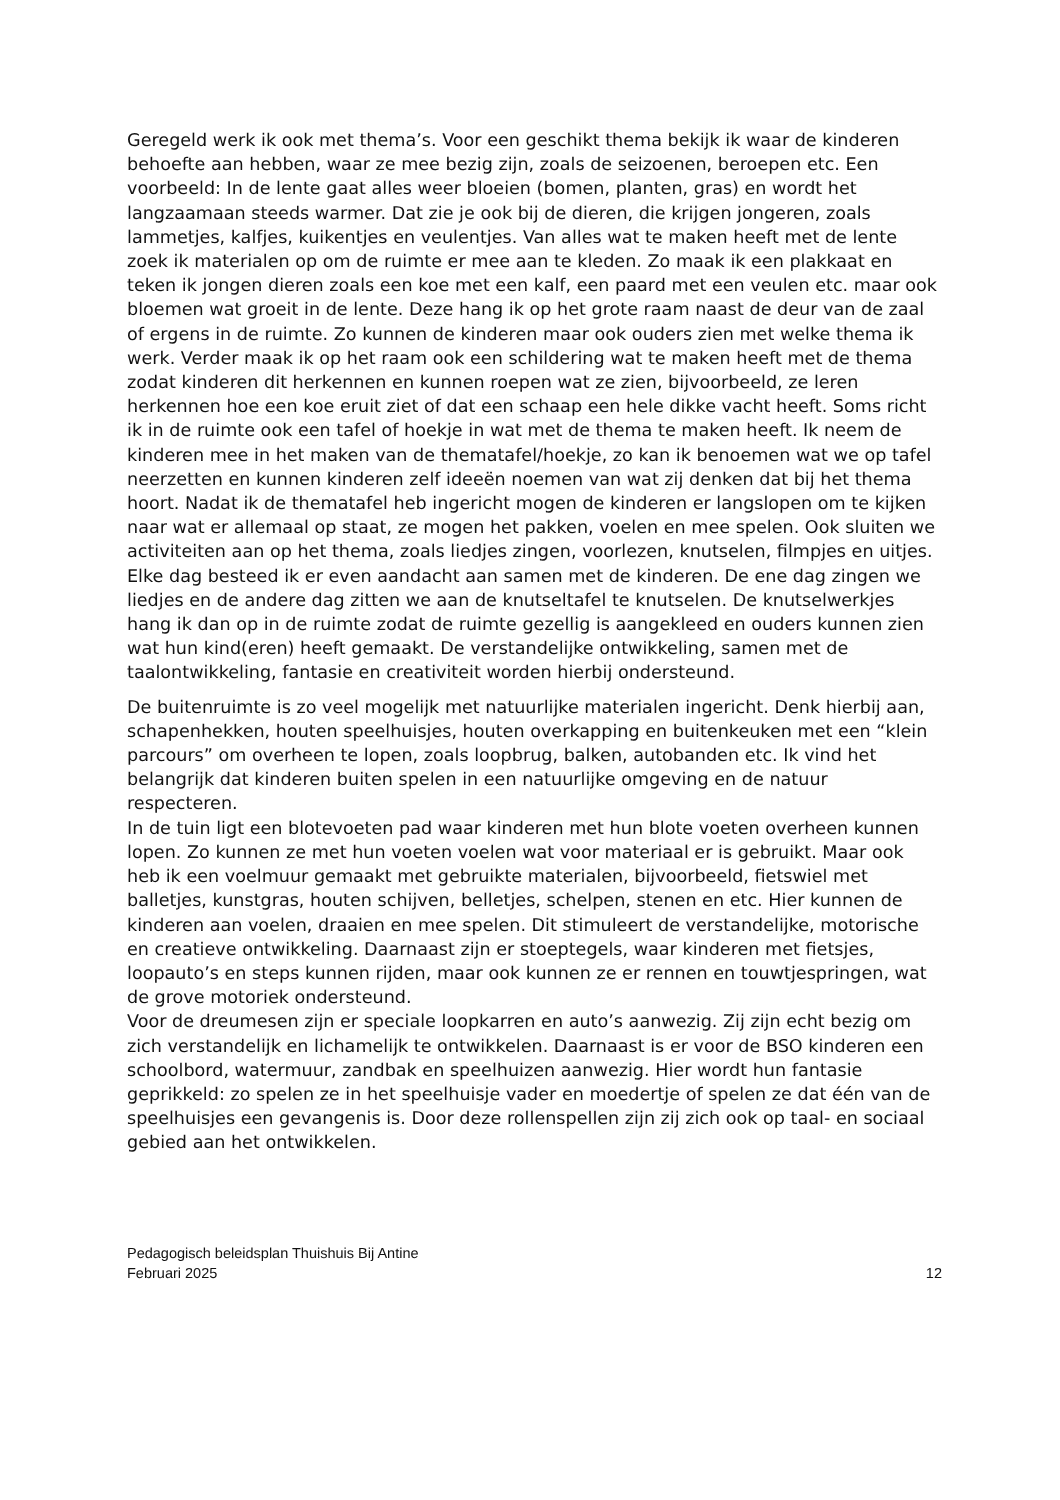Geregeld werk ik ook met thema’s. Voor een geschikt thema bekijk ik waar de kinderen behoefte aan hebben, waar ze mee bezig zijn, zoals de seizoenen, beroepen etc. Een voorbeeld: In de lente gaat alles weer bloeien (bomen, planten, gras) en wordt het langzaamaan steeds warmer. Dat zie je ook bij de dieren, die krijgen jongeren, zoals lammetjes, kalfjes, kuikentjes en veulentjes. Van alles wat te maken heeft met de lente zoek ik materialen op om de ruimte er mee aan te kleden. Zo maak ik een plakkaat en teken ik jongen dieren zoals een koe met een kalf, een paard met een veulen etc. maar ook bloemen wat groeit in de lente. Deze hang ik op het grote raam naast de deur van de zaal of ergens in de ruimte. Zo kunnen de kinderen maar ook ouders zien met welke thema ik werk. Verder maak ik op het raam ook een schildering wat te maken heeft met de thema zodat kinderen dit herkennen en kunnen roepen wat ze zien, bijvoorbeeld, ze leren herkennen hoe een koe eruit ziet of dat een schaap een hele dikke vacht heeft. Soms richt ik in de ruimte ook een tafel of hoekje in wat met de thema te maken heeft. Ik neem de kinderen mee in het maken van de thematafel/hoekje, zo kan ik benoemen wat we op tafel neerzetten en kunnen kinderen zelf ideeën noemen van wat zij denken dat bij het thema hoort. Nadat ik de thematafel heb ingericht mogen de kinderen er langslopen om te kijken naar wat er allemaal op staat, ze mogen het pakken, voelen en mee spelen. Ook sluiten we activiteiten aan op het thema, zoals liedjes zingen, voorlezen, knutselen, filmpjes en uitjes. Elke dag besteed ik er even aandacht aan samen met de kinderen. De ene dag zingen we liedjes en de andere dag zitten we aan de knutseltafel te knutselen. De knutselwerkjes hang ik dan op in de ruimte zodat de ruimte gezellig is aangekleed en ouders kunnen zien wat hun kind(eren) heeft gemaakt. De verstandelijke ontwikkeling, samen met de taalontwikkeling, fantasie en creativiteit worden hierbij ondersteund.
De buitenruimte is zo veel mogelijk met natuurlijke materialen ingericht. Denk hierbij aan, schapenhekken, houten speelhuisjes, houten overkapping en buitenkeuken met een “klein parcours” om overheen te lopen, zoals loopbrug, balken, autobanden etc. Ik vind het belangrijk dat kinderen buiten spelen in een natuurlijke omgeving en de natuur respecteren.
In de tuin ligt een blotevoeten pad waar kinderen met hun blote voeten overheen kunnen lopen. Zo kunnen ze met hun voeten voelen wat voor materiaal er is gebruikt. Maar ook heb ik een voelmuur gemaakt met gebruikte materialen, bijvoorbeeld, fietswiel met balletjes, kunstgras, houten schijven, belletjes, schelpen, stenen en etc. Hier kunnen de kinderen aan voelen, draaien en mee spelen. Dit stimuleert de verstandelijke, motorische en creatieve ontwikkeling. Daarnaast zijn er stoeptegels, waar kinderen met fietsjes, loopauto’s en steps kunnen rijden, maar ook kunnen ze er rennen en touwtjespringen, wat de grove motoriek ondersteund.
Voor de dreumesen zijn er speciale loopkarren en auto’s aanwezig. Zij zijn echt bezig om zich verstandelijk en lichamelijk te ontwikkelen. Daarnaast is er voor de BSO kinderen een schoolbord, watermuur, zandbak en speelhuizen aanwezig. Hier wordt hun fantasie geprikkeld: zo spelen ze in het speelhuisje vader en moedertje of spelen ze dat één van de speelhuisjes een gevangenis is. Door deze rollenspellen zijn zij zich ook op taal- en sociaal gebied aan het ontwikkelen.
Pedagogisch beleidsplan Thuishuis Bij Antine
Februari 2025 12